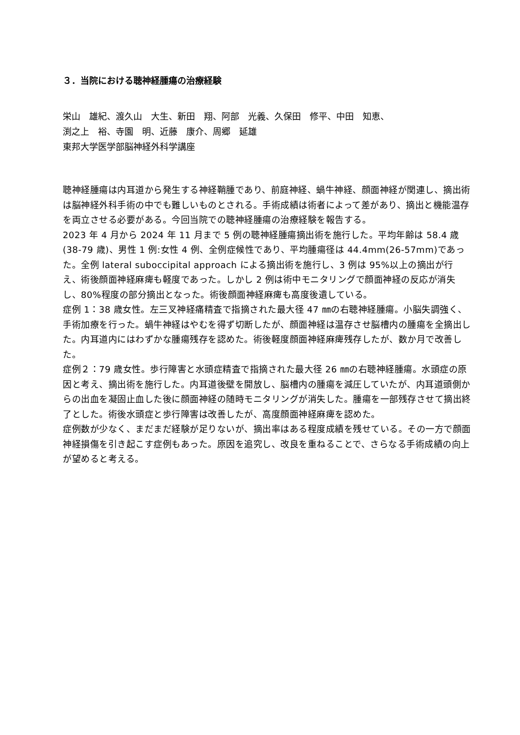３．当院における聴神経腫瘍の治療経験
栄山　雄紀、渡久山　大生、新田　翔、阿部　光義、久保田　修平、中田　知恵、
渕之上　裕、寺園　明、近藤　康介、周郷　延雄
東邦大学医学部脳神経外科学講座
聴神経腫瘍は内耳道から発生する神経鞘腫であり、前庭神経、蝸牛神経、顔面神経が関連し、摘出術は脳神経外科手術の中でも難しいものとされる。手術成績は術者によって差があり、摘出と機能温存を両立させる必要がある。今回当院での聴神経腫瘍の治療経験を報告する。
2023 年 4 月から 2024 年 11 月まで 5 例の聴神経腫瘍摘出術を施行した。平均年齢は 58.4 歳(38-79 歳)、男性 1 例:女性 4 例、全例症候性であり、平均腫瘍径は 44.4mm(26-57mm)であった。全例 lateral suboccipital approach による摘出術を施行し、3 例は 95%以上の摘出が行え、術後顔面神経麻痺も軽度であった。しかし 2 例は術中モニタリングで顔面神経の反応が消失し、80%程度の部分摘出となった。術後顔面神経麻痺も高度後遺している。
症例 1：38 歳女性。左三叉神経痛精査で指摘された最大径 47 ㎜の右聴神経腫瘍。小脳失調強く、手術加療を行った。蝸牛神経はやむを得ず切断したが、顔面神経は温存させ脳槽内の腫瘍を全摘出した。内耳道内にはわずかな腫瘍残存を認めた。術後軽度顔面神経麻痺残存したが、数か月で改善した。
症例２：79 歳女性。歩行障害と水頭症精査で指摘された最大径 26 ㎜の右聴神経腫瘍。水頭症の原因と考え、摘出術を施行した。内耳道後壁を開放し、脳槽内の腫瘍を減圧していたが、内耳道頭側からの出血を凝固止血した後に顔面神経の随時モニタリングが消失した。腫瘍を一部残存させて摘出終了とした。術後水頭症と歩行障害は改善したが、高度顔面神経麻痺を認めた。
症例数が少なく、まだまだ経験が足りないが、摘出率はある程度成績を残せている。その一方で顔面神経損傷を引き起こす症例もあった。原因を追究し、改良を重ねることで、さらなる手術成績の向上が望めると考える。